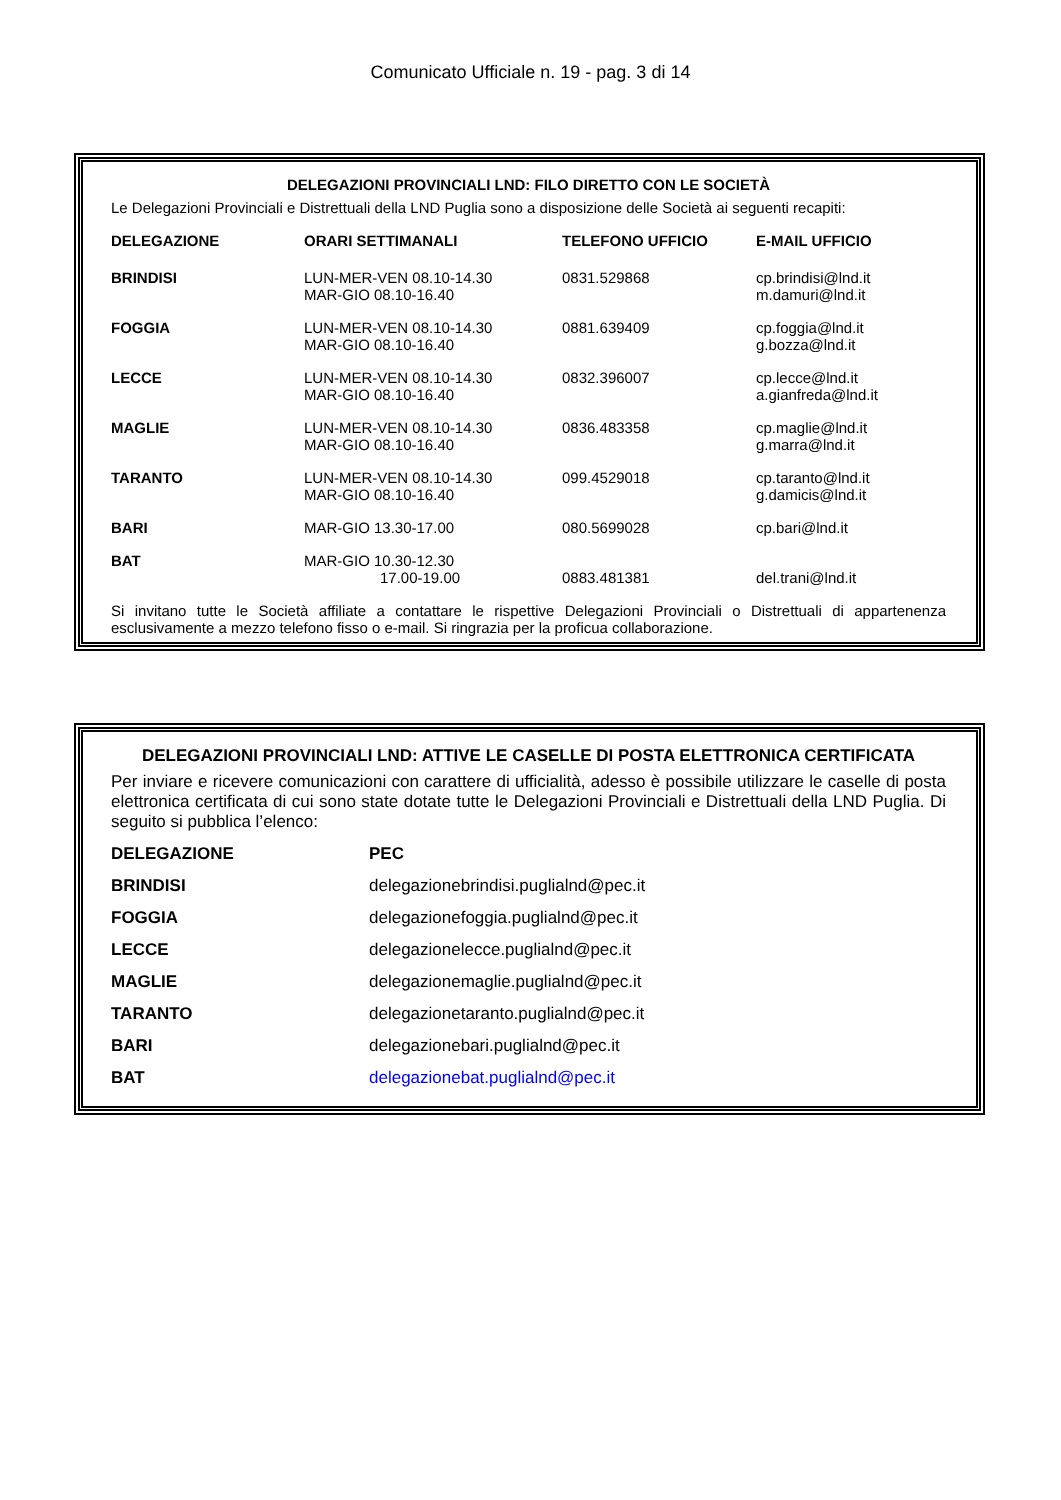Comunicato Ufficiale n. 19 - pag. 3 di 14
DELEGAZIONI PROVINCIALI LND: FILO DIRETTO CON LE SOCIETÀ
Le Delegazioni Provinciali e Distrettuali della LND Puglia sono a disposizione delle Società ai seguenti recapiti:
| DELEGAZIONE | ORARI SETTIMANALI | TELEFONO UFFICIO | E-MAIL UFFICIO |
| --- | --- | --- | --- |
| BRINDISI | LUN-MER-VEN 08.10-14.30 MAR-GIO 08.10-16.40 | 0831.529868 | cp.brindisi@lnd.it m.damuri@lnd.it |
| FOGGIA | LUN-MER-VEN 08.10-14.30 MAR-GIO 08.10-16.40 | 0881.639409 | cp.foggia@lnd.it g.bozza@lnd.it |
| LECCE | LUN-MER-VEN 08.10-14.30 MAR-GIO 08.10-16.40 | 0832.396007 | cp.lecce@lnd.it a.gianfreda@lnd.it |
| MAGLIE | LUN-MER-VEN 08.10-14.30 MAR-GIO 08.10-16.40 | 0836.483358 | cp.maglie@lnd.it g.marra@lnd.it |
| TARANTO | LUN-MER-VEN 08.10-14.30 MAR-GIO 08.10-16.40 | 099.4529018 | cp.taranto@lnd.it g.damicis@lnd.it |
| BARI | MAR-GIO 13.30-17.00 | 080.5699028 | cp.bari@lnd.it |
| BAT | MAR-GIO 10.30-12.30 17.00-19.00 | 0883.481381 | del.trani@lnd.it |
Si invitano tutte le Società affiliate a contattare le rispettive Delegazioni Provinciali o Distrettuali di appartenenza esclusivamente a mezzo telefono fisso o e-mail. Si ringrazia per la proficua collaborazione.
DELEGAZIONI PROVINCIALI LND: ATTIVE LE CASELLE DI POSTA ELETTRONICA CERTIFICATA
Per inviare e ricevere comunicazioni con carattere di ufficialità, adesso è possibile utilizzare le caselle di posta elettronica certificata di cui sono state dotate tutte le Delegazioni Provinciali e Distrettuali della LND Puglia. Di seguito si pubblica l’elenco:
| DELEGAZIONE | PEC |
| --- | --- |
| BRINDISI | delegazionebrindisi.puglialnd@pec.it |
| FOGGIA | delegazionefoggia.puglialnd@pec.it |
| LECCE | delegazionelecce.puglialnd@pec.it |
| MAGLIE | delegazionemaglie.puglialnd@pec.it |
| TARANTO | delegazionetaranto.puglialnd@pec.it |
| BARI | delegazionebari.puglialnd@pec.it |
| BAT | delegazionebat.puglialnd@pec.it |